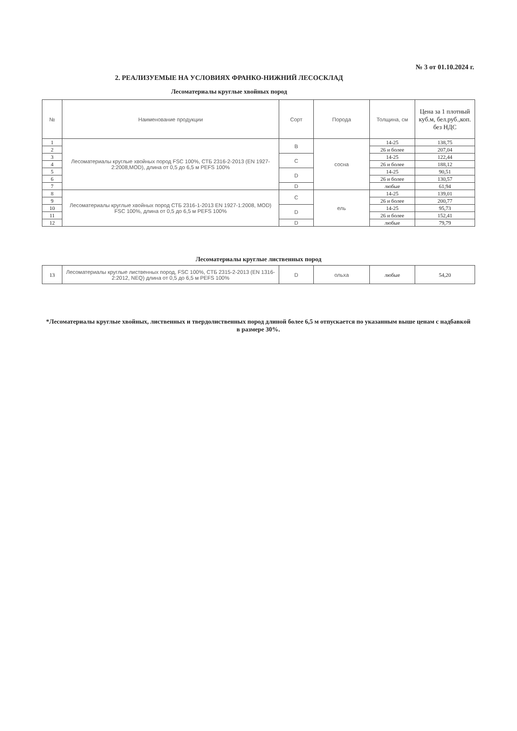№ 3 от 01.10.2024 г.
2. РЕАЛИЗУЕМЫЕ НА УСЛОВИЯХ ФРАНКО-НИЖНИЙ ЛЕСОСКЛАД
Лесоматериалы круглые хвойных пород
| № | Наименование продукции | Сорт | Порода | Толщина, см | Цена за 1 плотный куб.м, бел.руб.,коп. без НДС |
| 1 | Лесоматериалы круглые хвойных пород FSC 100%, СТБ 2316-2-2013 (EN 1927-2:2008,MOD), длина от 0,5 до 6,5 м PEFS 100% | B | сосна | 14-25 | 138,75 |
| 2 | | | | 26 и более | 207,04 |
| 3 | | C | | 14-25 | 122,44 |
| 4 | | | | 26 и более | 188,12 |
| 5 | | D | | 14-25 | 90,51 |
| 6 | | | | 26 и более | 130,57 |
| 7 | | D | | любые | 61,94 |
| 8 | Лесоматериалы круглые хвойных пород СТБ 2316-1-2013 EN 1927-1:2008, MOD) FSC 100%, длина от 0,5 до 6,5 м PEFS 100% | C | ель | 14-25 | 139,01 |
| 9 | | | | 26 и более | 200,77 |
| 10 | | D | | 14-25 | 95,73 |
| 11 | | | | 26 и более | 152,41 |
| 12 | | D | | любые | 79,79 |
Лесоматериалы круглые лиственных пород
| 13 | Лесоматериалы круглые лиственных пород, FSC 100%, СТБ 2315-2-2013 (EN 1316-2:2012, NEQ) длина от 0,5 до 6,5 м PEFS 100% | D | ольха | любые | 54,20 |
*Лесоматериалы круглые хвойных, лиственных и твердолиственных пород длиной более 6,5 м отпускается по указанным выше ценам с надбавкой в размере 30%.